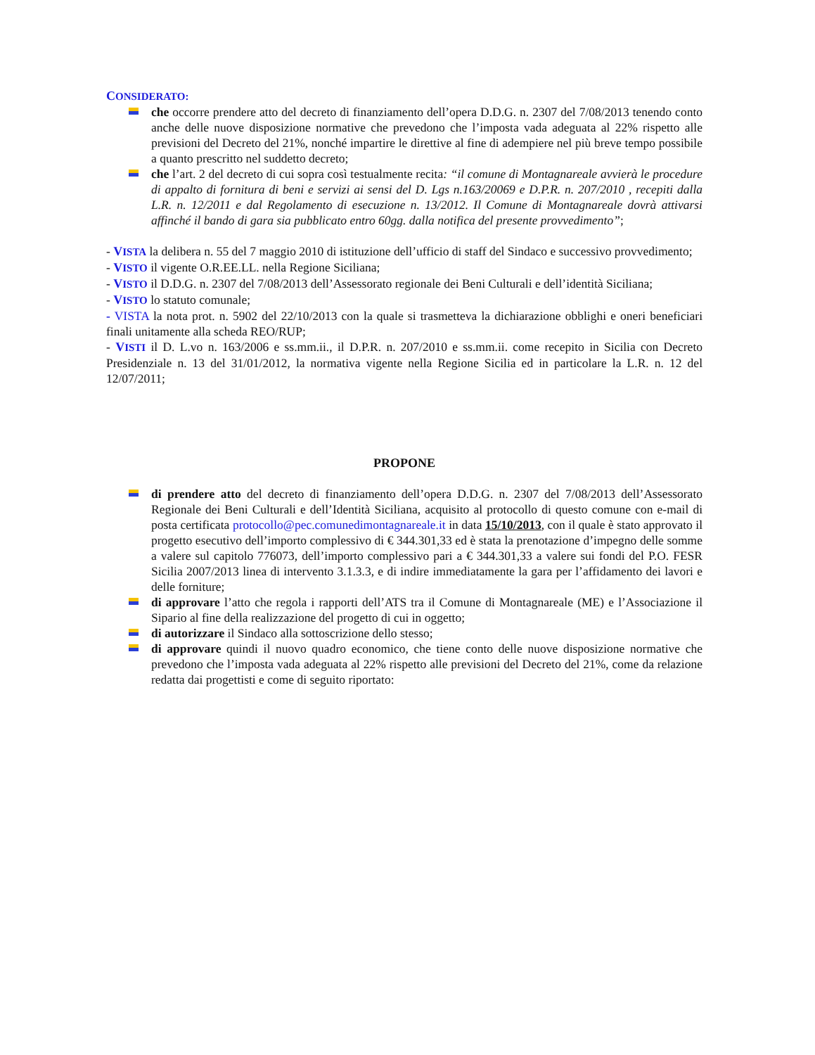CONSIDERATO:
che occorre prendere atto del decreto di finanziamento dell’opera D.D.G. n. 2307 del 7/08/2013 tenendo conto anche delle nuove disposizione normative che prevedono che l’imposta vada adeguata al 22% rispetto alle previsioni del Decreto del 21%, nonché impartire le direttive al fine di adempiere nel più breve tempo possibile a quanto prescritto nel suddetto decreto;
che l’art. 2 del decreto di cui sopra così testualmente recita: “il comune di Montagnareale avvierà le procedure di appalto di fornitura di beni e servizi ai sensi del D. Lgs n.163/20069 e D.P.R. n. 207/2010 , recepiti dalla L.R. n. 12/2011 e dal Regolamento di esecuzione n. 13/2012. Il Comune di Montagnareale dovrà attivarsi affinché il bando di gara sia pubblicato entro 60gg. dalla notifica del presente provvedimento”;
- VISTA la delibera n. 55 del 7 maggio 2010 di istituzione dell’ufficio di staff del Sindaco e successivo provvedimento;
- VISTO il vigente O.R.EE.LL. nella Regione Siciliana;
- VISTO il D.D.G. n. 2307 del 7/08/2013 dell’Assessorato regionale dei Beni Culturali e dell’identità Siciliana;
- VISTO lo statuto comunale;
- VISTA la nota prot. n. 5902 del 22/10/2013 con la quale si trasmetteva la dichiarazione obblighi e oneri beneficiari finali unitamente alla scheda REO/RUP;
- VISTI il D. L.vo n. 163/2006 e ss.mm.ii., il D.P.R. n. 207/2010 e ss.mm.ii. come recepito in Sicilia con Decreto Presidenziale n. 13 del 31/01/2012, la normativa vigente nella Regione Sicilia ed in particolare la L.R. n. 12 del 12/07/2011;
PROPONE
di prendere atto del decreto di finanziamento dell’opera D.D.G. n. 2307 del 7/08/2013 dell’Assessorato Regionale dei Beni Culturali e dell’Identità Siciliana, acquisito al protocollo di questo comune con e-mail di posta certificata protocollo@pec.comunedimontagnareale.it in data 15/10/2013, con il quale è stato approvato il progetto esecutivo dell’importo complessivo di € 344.301,33 ed è stata la prenotazione d’impegno delle somme a valere sul capitolo 776073, dell’importo complessivo pari a € 344.301,33 a valere sui fondi del P.O. FESR Sicilia 2007/2013 linea di intervento 3.1.3.3, e di indire immediatamente la gara per l’affidamento dei lavori e delle forniture;
di approvare l’atto che regola i rapporti dell’ATS tra il Comune di Montagnareale (ME) e l’Associazione il Sipario al fine della realizzazione del progetto di cui in oggetto;
di autorizzare il Sindaco alla sottoscrizione dello stesso;
di approvare quindi il nuovo quadro economico, che tiene conto delle nuove disposizione normative che prevedono che l’imposta vada adeguata al 22% rispetto alle previsioni del Decreto del 21%, come da relazione redatta dai progettisti e come di seguito riportato: